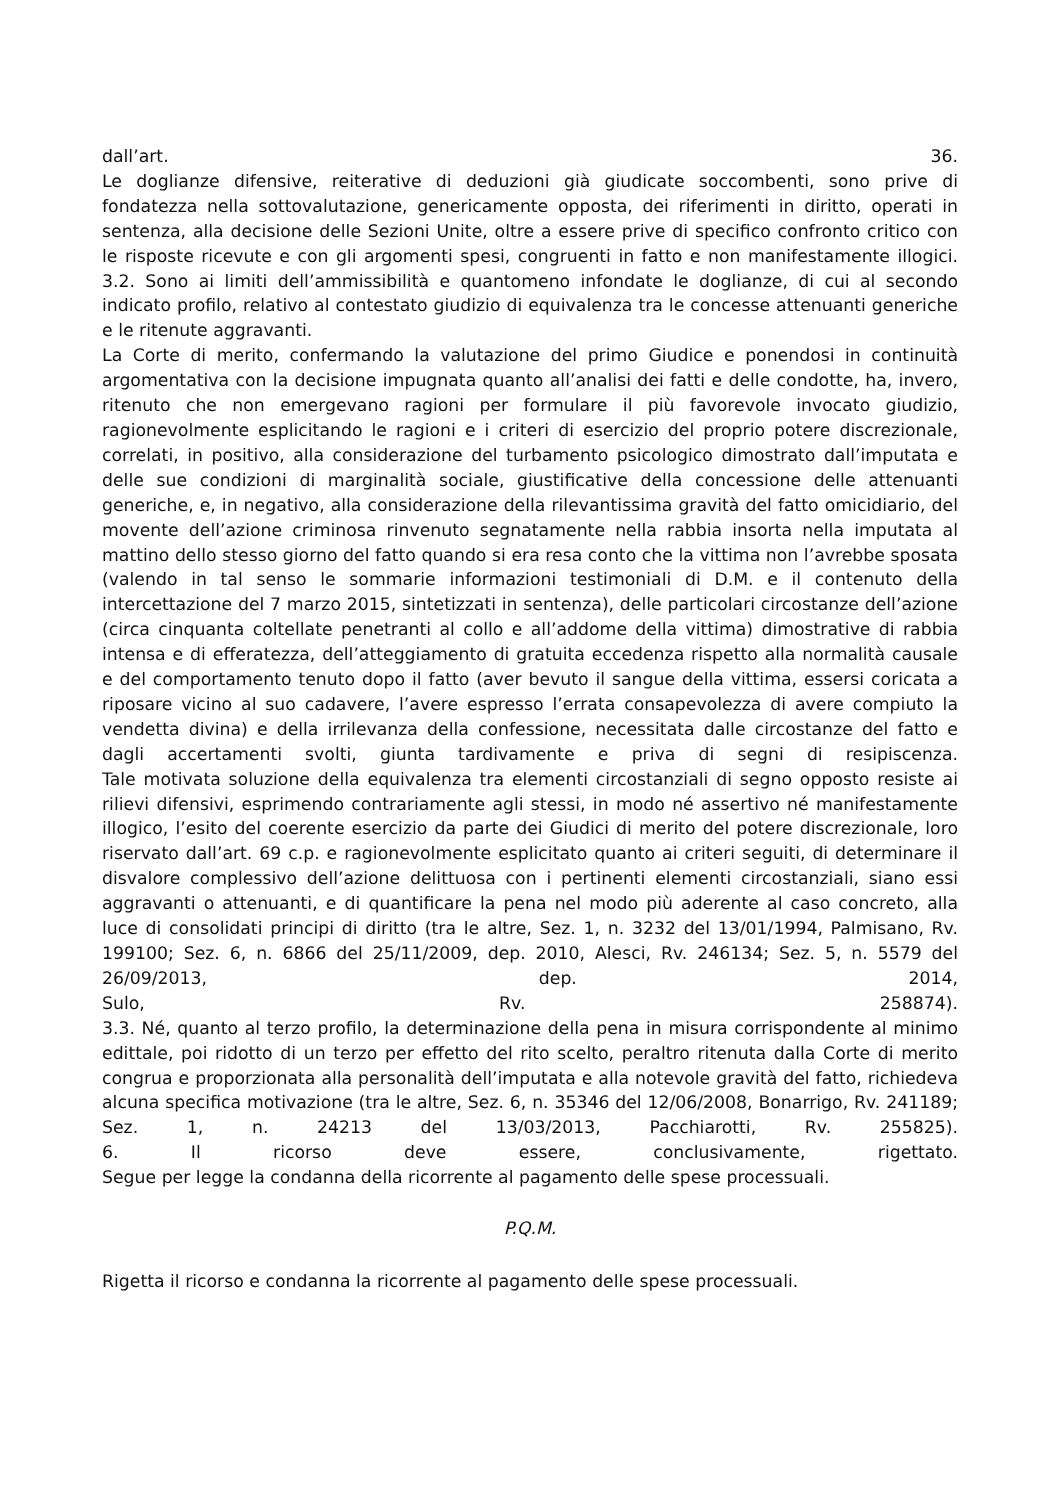dall’art. 36.
Le doglianze difensive, reiterative di deduzioni già giudicate soccombenti, sono prive di fondatezza nella sottovalutazione, genericamente opposta, dei riferimenti in diritto, operati in sentenza, alla decisione delle Sezioni Unite, oltre a essere prive di specifico confronto critico con le risposte ricevute e con gli argomenti spesi, congruenti in fatto e non manifestamente illogici.
3.2. Sono ai limiti dell’ammissibilità e quantomeno infondate le doglianze, di cui al secondo indicato profilo, relativo al contestato giudizio di equivalenza tra le concesse attenuanti generiche e le ritenute aggravanti.
La Corte di merito, confermando la valutazione del primo Giudice e ponendosi in continuità argomentativa con la decisione impugnata quanto all’analisi dei fatti e delle condotte, ha, invero, ritenuto che non emergevano ragioni per formulare il più favorevole invocato giudizio, ragionevolmente esplicitando le ragioni e i criteri di esercizio del proprio potere discrezionale, correlati, in positivo, alla considerazione del turbamento psicologico dimostrato dall’imputata e delle sue condizioni di marginalità sociale, giustificative della concessione delle attenuanti generiche, e, in negativo, alla considerazione della rilevantissima gravità del fatto omicidiario, del movente dell’azione criminosa rinvenuto segnatamente nella rabbia insorta nella imputata al mattino dello stesso giorno del fatto quando si era resa conto che la vittima non l’avrebbe sposata (valendo in tal senso le sommarie informazioni testimoniali di D.M. e il contenuto della intercettazione del 7 marzo 2015, sintetizzati in sentenza), delle particolari circostanze dell’azione (circa cinquanta coltellate penetranti al collo e all’addome della vittima) dimostrative di rabbia intensa e di efferatezza, dell’atteggiamento di gratuita eccedenza rispetto alla normalità causale e del comportamento tenuto dopo il fatto (aver bevuto il sangue della vittima, essersi coricata a riposare vicino al suo cadavere, l’avere espresso l’errata consapevolezza di avere compiuto la vendetta divina) e della irrilevanza della confessione, necessitata dalle circostanze del fatto e dagli accertamenti svolti, giunta tardivamente e priva di segni di resipiscenza.
Tale motivata soluzione della equivalenza tra elementi circostanziali di segno opposto resiste ai rilievi difensivi, esprimendo contrariamente agli stessi, in modo né assertivo né manifestamente illogico, l’esito del coerente esercizio da parte dei Giudici di merito del potere discrezionale, loro riservato dall’art. 69 c.p. e ragionevolmente esplicitato quanto ai criteri seguiti, di determinare il disvalore complessivo dell’azione delittuosa con i pertinenti elementi circostanziali, siano essi aggravanti o attenuanti, e di quantificare la pena nel modo più aderente al caso concreto, alla luce di consolidati principi di diritto (tra le altre, Sez. 1, n. 3232 del 13/01/1994, Palmisano, Rv. 199100; Sez. 6, n. 6866 del 25/11/2009, dep. 2010, Alesci, Rv. 246134; Sez. 5, n. 5579 del 26/09/2013, dep. 2014, Sulo, Rv. 258874).
3.3. Né, quanto al terzo profilo, la determinazione della pena in misura corrispondente al minimo edittale, poi ridotto di un terzo per effetto del rito scelto, peraltro ritenuta dalla Corte di merito congrua e proporzionata alla personalità dell’imputata e alla notevole gravità del fatto, richiedeva alcuna specifica motivazione (tra le altre, Sez. 6, n. 35346 del 12/06/2008, Bonarrigo, Rv. 241189; Sez. 1, n. 24213 del 13/03/2013, Pacchiarotti, Rv. 255825).
6. Il ricorso deve essere, conclusivamente, rigettato.
Segue per legge la condanna della ricorrente al pagamento delle spese processuali.
P.Q.M.
Rigetta il ricorso e condanna la ricorrente al pagamento delle spese processuali.